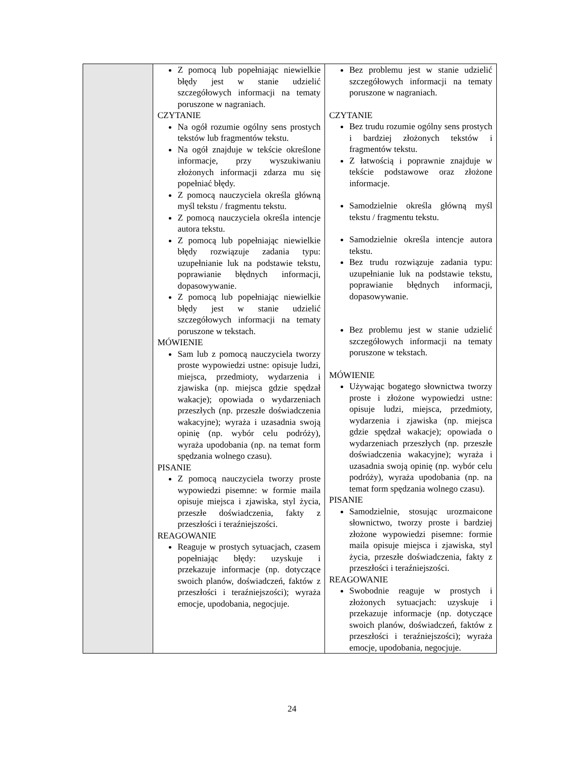| | Z pomocą lub popełniając niewielkie błędy jest w stanie udzielić szczegółowych informacji na tematy poruszone w nagraniach. CZYTANIE Na ogół rozumie ogólny sens prostych tekstów lub fragmentów tekstu. Na ogół znajduje w tekście określone informacje, przy wyszukiwaniu złożonych informacji zdarza mu się popełniać błędy. Z pomocą nauczyciela określa główną myśl tekstu / fragmentu tekstu. Z pomocą nauczyciela określa intencje autora tekstu. Z pomocą lub popełniając niewielkie błędy rozwiązuje zadania typu: uzupełnianie luk na podstawie tekstu, poprawianie błędnych informacji, dopasowywanie. Z pomocą lub popełniając niewielkie błędy jest w stanie udzielić szczegółowych informacji na tematy poruszone w tekstach. MÓWIENIE Sam lub z pomocą nauczyciela tworzy proste wypowiedzi ustne: opisuje ludzi, miejsca, przedmioty, wydarzenia i zjawiska (np. miejsca gdzie spędzał wakacje); opowiada o wydarzeniach przeszłych (np. przeszłe doświadczenia wakacyjne); wyraża i uzasadnia swoją opinię (np. wybór celu podróży), wyraża upodobania (np. na temat form spędzania wolnego czasu). PISANIE Z pomocą nauczyciela tworzy proste wypowiedzi pisemne: w formie maila opisuje miejsca i zjawiska, styl życia, przeszłe doświadczenia, fakty z przeszłości i teraźniejszości. REAGOWANIE Reaguje w prostych sytuacjach, czasem popełniając błędy: uzyskuje i przekazuje informacje (np. dotyczące swoich planów, doświadczeń, faktów z przeszłości i teraźniejszości); wyraża emocje, upodobania, negocjuje. | Bez problemu jest w stanie udzielić szczegółowych informacji na tematy poruszone w nagraniach. CZYTANIE Bez trudu rozumie ogólny sens prostych i bardziej złożonych tekstów i fragmentów tekstu. Z łatwością i poprawnie znajduje w tekście podstawowe oraz złożone informacje. Samodzielnie określa główną myśl tekstu / fragmentu tekstu. Samodzielnie określa intencje autora tekstu. Bez trudu rozwiązuje zadania typu: uzupełnianie luk na podstawie tekstu, poprawianie błędnych informacji, dopasowywanie. Bez problemu jest w stanie udzielić szczegółowych informacji na tematy poruszone w tekstach. MÓWIENIE Używając bogatego słownictwa tworzy proste i złożone wypowiedzi ustne: opisuje ludzi, miejsca, przedmioty, wydarzenia i zjawiska (np. miejsca gdzie spędzał wakacje); opowiada o wydarzeniach przeszłych (np. przeszłe doświadczenia wakacyjne); wyraża i uzasadnia swoją opinię (np. wybór celu podróży), wyraża upodobania (np. na temat form spędzania wolnego czasu). PISANIE Samodzielnie, stosując urozmaicone słownictwo, tworzy proste i bardziej złożone wypowiedzi pisemne: formie maila opisuje miejsca i zjawiska, styl życia, przeszłe doświadczenia, fakty z przeszłości i teraźniejszości. REAGOWANIE Swobodnie reaguje w prostych i złożonych sytuacjach: uzyskuje i przekazuje informacje (np. dotyczące swoich planów, doświadczeń, faktów z przeszłości i teraźniejszości); wyraża emocje, upodobania, negocjuje. |
24